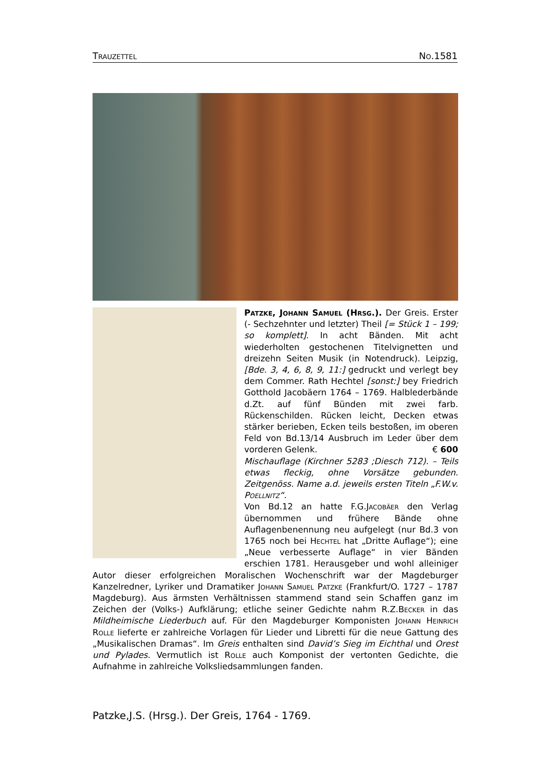Trauzettel No.1581
Patzke, Johann Samuel (Hrsg.). Der Greis. Erster (- Sechzehnter und letzter) Theil [= Stück 1 – 199; so komplett]. In acht Bänden. Mit acht wiederholten gestochenen Titelvignetten und dreizehn Seiten Musik (in Notendruck). Leipzig, [Bde. 3, 4, 6, 8, 9, 11:] gedruckt und verlegt bey dem Commer. Rath Hechtel [sonst:] bey Friedrich Gotthold Jacobäern 1764 – 1769. Halblederbände d.Zt. auf fünf Bünden mit zwei farb. Rückenschilden. Rücken leicht, Decken etwas stärker berieben, Ecken teils bestoßen, im oberen Feld von Bd.13/14 Ausbruch im Leder über dem vorderen Gelenk. € 600
Mischauflage (Kirchner 5283 ;Diesch 712). – Teils etwas fleckig, ohne Vorsätze gebunden. Zeitgenöss. Name a.d. jeweils ersten Titeln „F.W.v. Poellnitz“.
Von Bd.12 an hatte F.G.Jacobäer den Verlag übernommen und frühere Bände ohne Auflagenbenennung neu aufgelegt (nur Bd.3 von 1765 noch bei Hechtel hat „Dritte Auflage“); eine „Neue verbesserte Auflage“ in vier Bänden erschien 1781. Herausgeber und wohl alleiniger Autor dieser erfolgreichen Moralischen Wochenschrift war der Magdeburger Kanzelredner, Lyriker und Dramatiker Johann Samuel Patzke (Frankfurt/O. 1727 – 1787 Magdeburg). Aus ärmsten Verhältnissen stammend stand sein Schaffen ganz im Zeichen der (Volks-) Aufklärung; etliche seiner Gedichte nahm R.Z.Becker in das Mildheimische Liederbuch auf. Für den Magdeburger Komponisten Johann Heinrich Rolle lieferte er zahlreiche Vorlagen für Lieder und Libretti für die neue Gattung des „Musikalischen Dramas“. Im Greis enthalten sind David’s Sieg im Eichthal und Orest und Pylades. Vermutlich ist Rolle auch Komponist der vertonten Gedichte, die Aufnahme in zahlreiche Volksliedsammlungen fanden.
Patzke,J.S. (Hrsg.). Der Greis, 1764 - 1769.